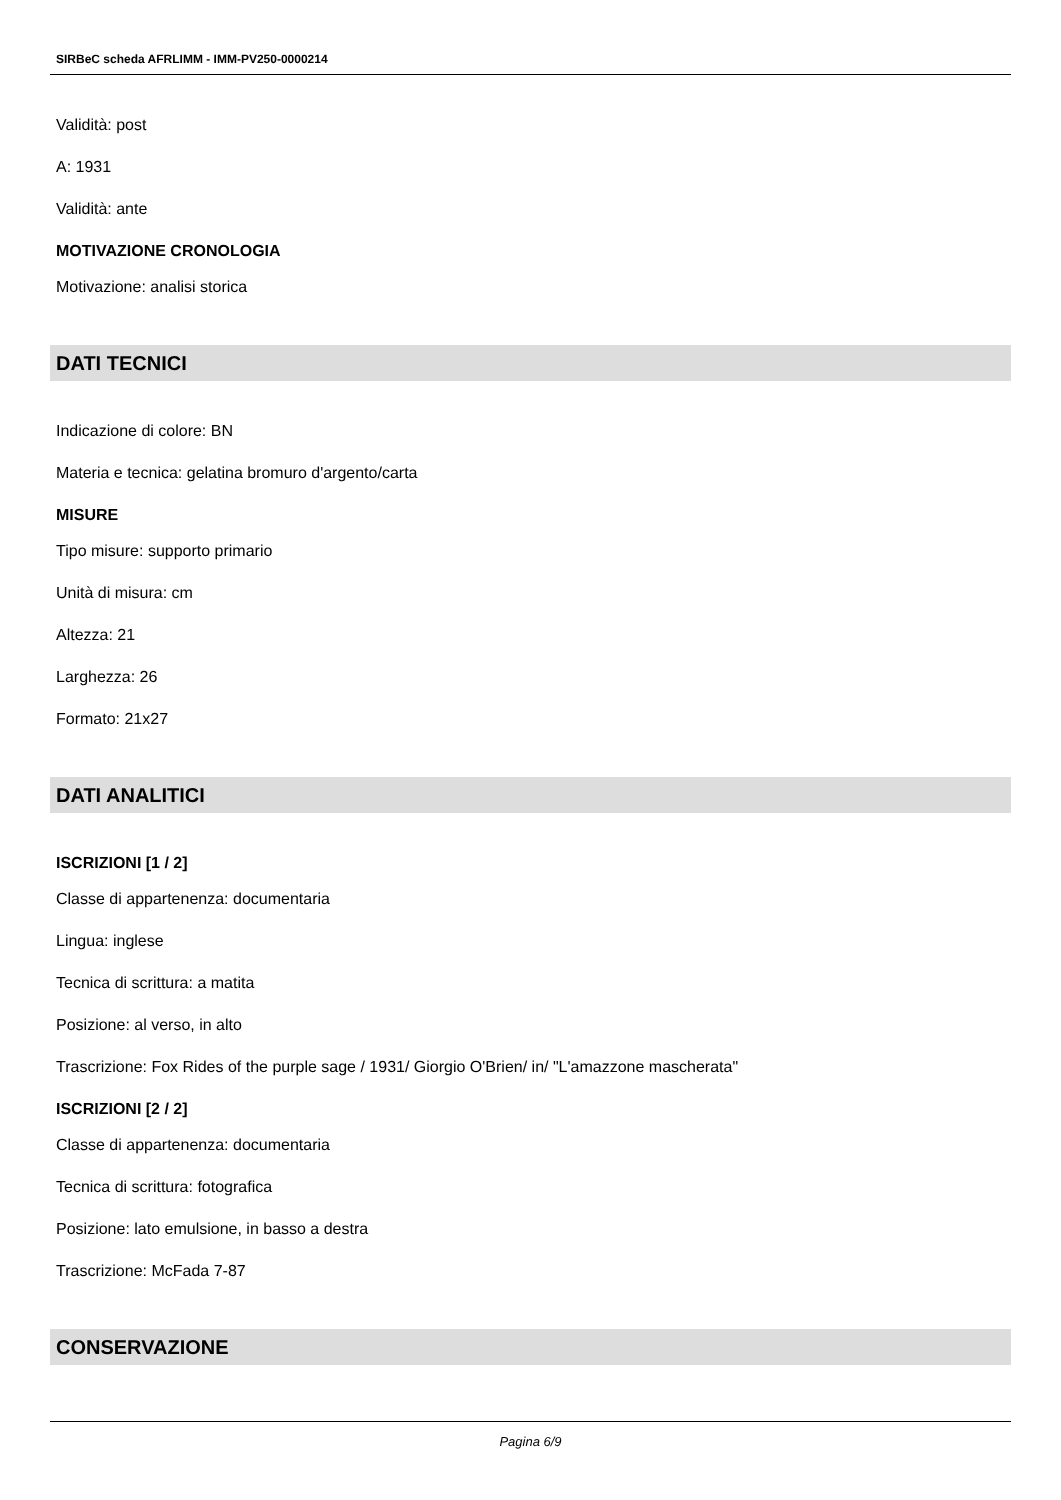SIRBeC scheda AFRLIMM - IMM-PV250-0000214
Validità: post
A: 1931
Validità: ante
MOTIVAZIONE CRONOLOGIA
Motivazione: analisi storica
DATI TECNICI
Indicazione di colore: BN
Materia e tecnica: gelatina bromuro d'argento/carta
MISURE
Tipo misure: supporto primario
Unità di misura: cm
Altezza: 21
Larghezza: 26
Formato: 21x27
DATI ANALITICI
ISCRIZIONI [1 / 2]
Classe di appartenenza: documentaria
Lingua: inglese
Tecnica di scrittura: a matita
Posizione: al verso, in alto
Trascrizione: Fox Rides of the purple sage / 1931/ Giorgio O'Brien/ in/ "L'amazzone mascherata"
ISCRIZIONI [2 / 2]
Classe di appartenenza: documentaria
Tecnica di scrittura: fotografica
Posizione: lato emulsione, in basso a destra
Trascrizione: McFada 7-87
CONSERVAZIONE
Pagina 6/9